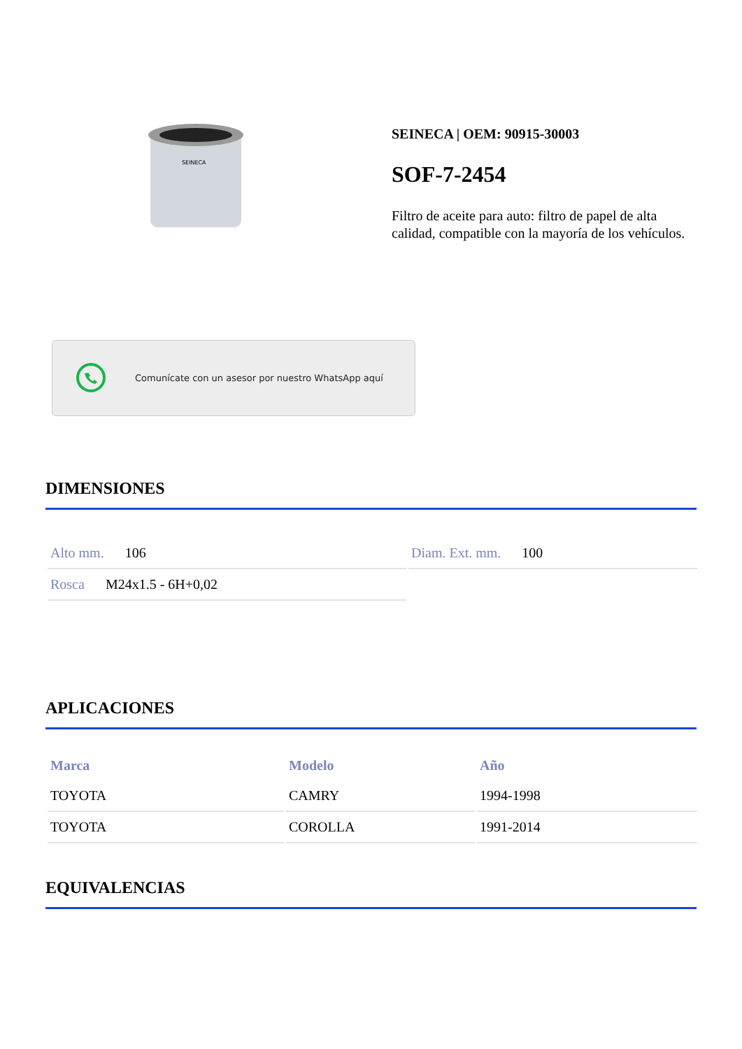SEINECA
SEINECA | OEM: 90915-30003
SOF-7-2454
Filtro de aceite para auto: filtro de papel de alta calidad, compatible con la mayoría de los vehículos.
Comunícate con un asesor por nuestro WhatsApp aquí
DIMENSIONES
| Alto mm. 106 | Diam. Ext. mm. 100 |
| Rosca M24x1.5 - 6H+0,02 | |
APLICACIONES
| Marca | Modelo | Año |
| --- | --- | --- |
| TOYOTA | CAMRY | 1994-1998 |
| TOYOTA | COROLLA | 1991-2014 |
EQUIVALENCIAS